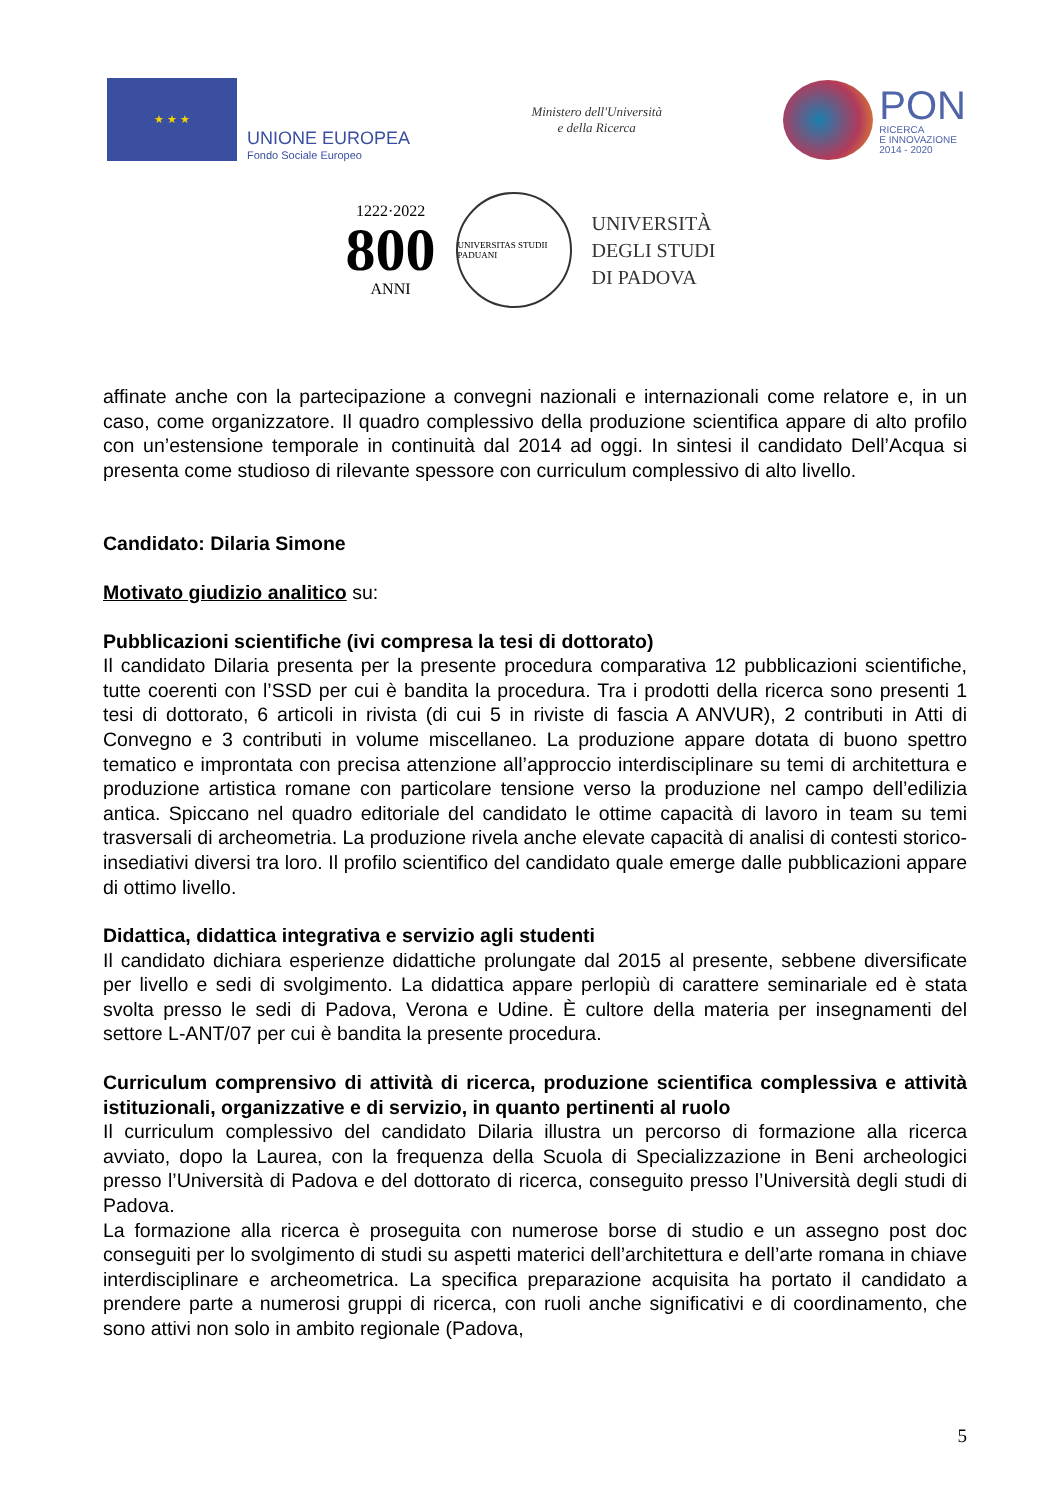★ ★ ★
UNIONE EUROPEA
Fondo Sociale Europeo
Ministero dell'Università
e della Ricerca
PON
RICERCA
E INNOVAZIONE
2014 - 2020
1222·2022
800
ANNI
UNIVERSITAS STUDII PADUANI
UNIVERSITÀ
DEGLI STUDI
DI PADOVA
affinate anche con la partecipazione a convegni nazionali e internazionali come relatore e, in un caso, come organizzatore. Il quadro complessivo della produzione scientifica appare di alto profilo con un’estensione temporale in continuità dal 2014 ad oggi. In sintesi il candidato Dell’Acqua si presenta come studioso di rilevante spessore con curriculum complessivo di alto livello.
Candidato: Dilaria Simone
Motivato giudizio analitico su:
Pubblicazioni scientifiche (ivi compresa la tesi di dottorato)
Il candidato Dilaria presenta per la presente procedura comparativa 12 pubblicazioni scientifiche, tutte coerenti con l’SSD per cui è bandita la procedura. Tra i prodotti della ricerca sono presenti 1 tesi di dottorato, 6 articoli in rivista (di cui 5 in riviste di fascia A ANVUR), 2 contributi in Atti di Convegno e 3 contributi in volume miscellaneo. La produzione appare dotata di buono spettro tematico e improntata con precisa attenzione all’approccio interdisciplinare su temi di architettura e produzione artistica romane con particolare tensione verso la produzione nel campo dell’edilizia antica. Spiccano nel quadro editoriale del candidato le ottime capacità di lavoro in team su temi trasversali di archeometria. La produzione rivela anche elevate capacità di analisi di contesti storico-insediativi diversi tra loro. Il profilo scientifico del candidato quale emerge dalle pubblicazioni appare di ottimo livello.
Didattica, didattica integrativa e servizio agli studenti
Il candidato dichiara esperienze didattiche prolungate dal 2015 al presente, sebbene diversificate per livello e sedi di svolgimento. La didattica appare perlopiù di carattere seminariale ed è stata svolta presso le sedi di Padova, Verona e Udine. È cultore della materia per insegnamenti del settore L-ANT/07 per cui è bandita la presente procedura.
Curriculum comprensivo di attività di ricerca, produzione scientifica complessiva e attività istituzionali, organizzative e di servizio, in quanto pertinenti al ruolo
Il curriculum complessivo del candidato Dilaria illustra un percorso di formazione alla ricerca avviato, dopo la Laurea, con la frequenza della Scuola di Specializzazione in Beni archeologici presso l’Università di Padova e del dottorato di ricerca, conseguito presso l’Università degli studi di Padova.
La formazione alla ricerca è proseguita con numerose borse di studio e un assegno post doc conseguiti per lo svolgimento di studi su aspetti materici dell’architettura e dell’arte romana in chiave interdisciplinare e archeometrica. La specifica preparazione acquisita ha portato il candidato a prendere parte a numerosi gruppi di ricerca, con ruoli anche significativi e di coordinamento, che sono attivi non solo in ambito regionale (Padova,
5